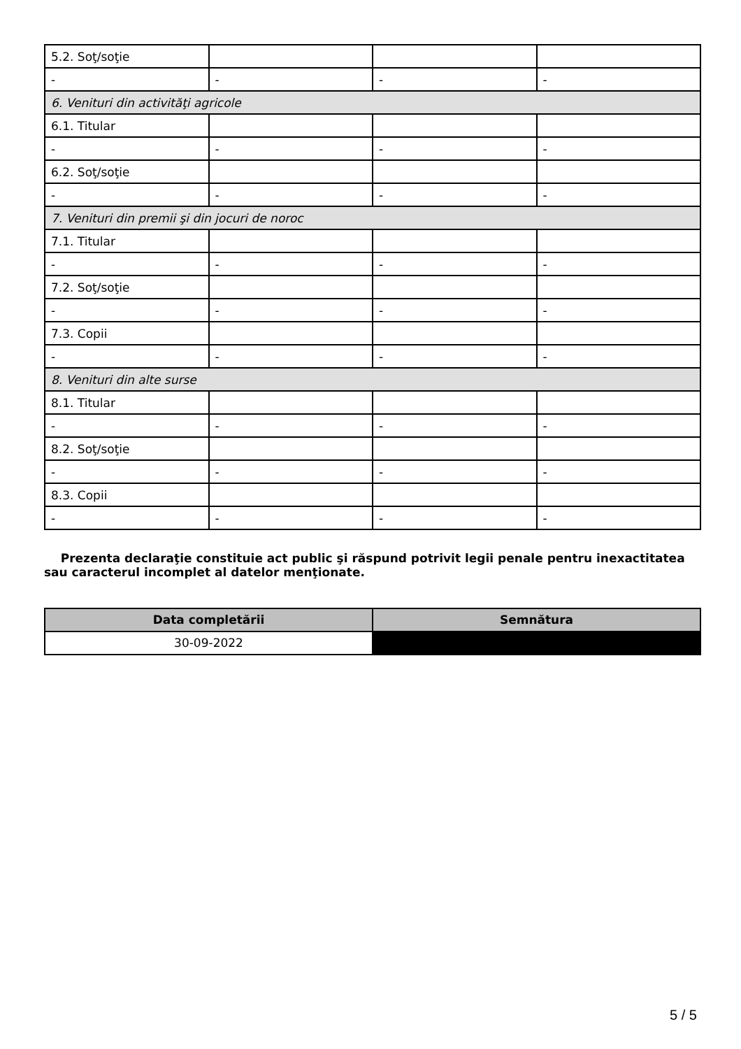| 5.2. Soţ/soţie | | | |
| - | - | - | - |
| 6. Venituri din activităţi agricole | | | |
| 6.1. Titular | | | |
| - | - | - | - |
| 6.2. Soţ/soţie | | | |
| - | - | - | - |
| 7. Venituri din premii şi din jocuri de noroc | | | |
| 7.1. Titular | | | |
| - | - | - | - |
| 7.2. Soţ/soţie | | | |
| - | - | - | - |
| 7.3. Copii | | | |
| - | - | - | - |
| 8. Venituri din alte surse | | | |
| 8.1. Titular | | | |
| - | - | - | - |
| 8.2. Soţ/soţie | | | |
| - | - | - | - |
| 8.3. Copii | | | |
| - | - | - | - |
Prezenta declaraţie constituie act public şi răspund potrivit legii penale pentru inexactitatea sau caracterul incomplet al datelor menţionate.
| Data completării | Semnătura |
| --- | --- |
| 30-09-2022 | |
5 / 5